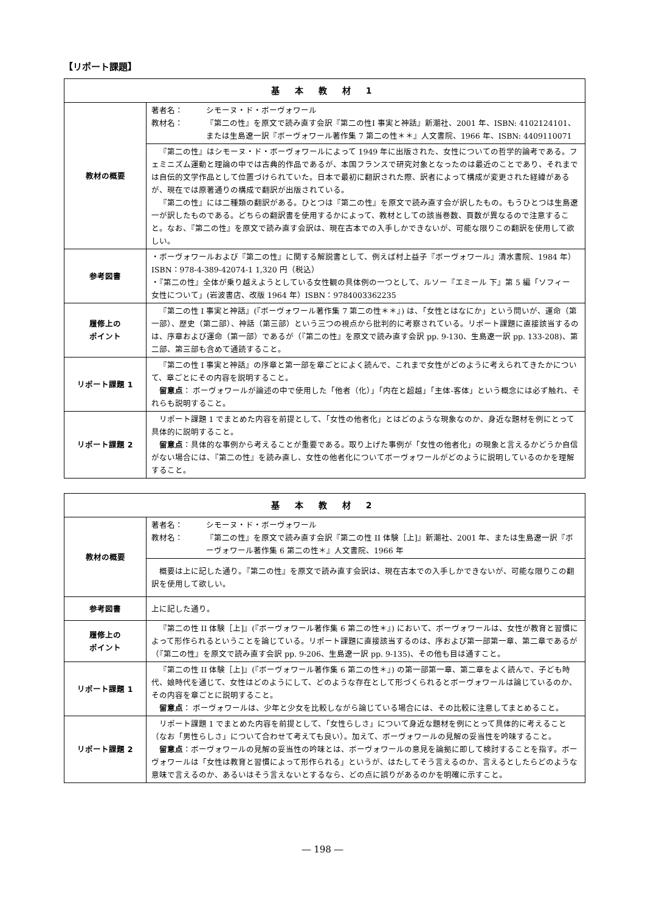【リポート課題】
| 基 本 教 材 1 | |
| --- | --- |
| 教材の概要 | 著者名： シモーヌ・ド・ボーヴォワール 教材名： 『第二の性』を原文で読み直す会訳『第二の性Ⅰ 事実と神話』新潮社、2001 年、ISBN: 4102124101、または生島遼一訳『ボーヴォワール著作集 7 第二の性＊＊』人文書院、1966 年、ISBN: 4409110071 |
| | 『第二の性』はシモーヌ・ド・ボーヴォワールによって 1949 年に出版された、女性についての哲学的論考である。フェミニズム運動と理論の中では古典的作品であるが、本国フランスで研究対象となったのは最近のことであり、それまでは自伝的文学作品として位置づけられていた。日本で最初に翻訳された際、訳者によって構成が変更された経緯があるが、現在では原著通りの構成で翻訳が出版されている。 『第二の性』には二種類の翻訳がある。ひとつは『第二の性』を原文で読み直す会が訳したもの。もうひとつは生島遼一が訳したものである。どちらの翻訳書を使用するかによって、教材としての該当巻数、頁数が異なるので注意すること。なお、『第二の性』を原文で読み直す会訳は、現在古本での入手しかできないが、可能な限りこの翻訳を使用して欲しい。 |
| 参考図書 | ・ボーヴォワールおよび『第二の性』に関する解説書として、例えば村上益子『ボーヴォワール』清水書院、1984 年）ISBN：978-4-389-42074-1 1,320 円（税込） ・『第二の性』全体が乗り越えようとしている女性観の具体例の一つとして、ルソー『エミール 下』第 5 編「ソフィー 女性について」(岩波書店、改版 1964 年）ISBN：9784003362235 |
| 履修上の ポイント | 『第二の性 Ⅰ 事実と神話』(『ボーヴォワール著作集 7 第二の性＊＊』) は、「女性とはなにか」という問いが、運命（第一部）、歴史（第二部）、神話（第三部）という三つの視点から批判的に考察されている。リポート課題に直接該当するのは、序章および運命（第一部）であるが（『第二の性』を原文で読み直す会訳 pp. 9-130、生島遼一訳 pp. 133-208)、第二部、第三部も含めて通読すること。 |
| リポート課題 1 | 『第二の性 Ⅰ 事実と神話』の序章と第一部を章ごとによく読んで、これまで女性がどのように考えられてきたかについて、章ごとにその内容を説明すること。 留意点 ： ボーヴォワールが論述の中で使用した「他者（化）」「内在と超越」「主体-客体」という概念には必ず触れ、それらも説明すること。 |
| リポート課題 2 | リポート課題 1 でまとめた内容を前提として、「女性の他者化」とはどのような現象なのか、身近な題材を例にとって具体的に説明すること。 留意点 ：具体的な事例から考えることが重要である。取り上げた事例が「女性の他者化」の現象と言えるかどうか自信がない場合には、『第二の性』を読み直し、女性の他者化についてボーヴォワールがどのように説明しているのかを理解すること。 |
| 基 本 教 材 2 | |
| --- | --- |
| 教材の概要 | 著者名： シモーヌ・ド・ボーヴォワール 教材名： 『第二の性』を原文で読み直す会訳『第二の性 II 体験［上]』新潮社、2001 年、または生島遼一訳『ボーヴォワール著作集 6 第二の性＊』人文書院、1966 年 |
| | 概要は上に記した通り。『第二の性』を原文で読み直す会訳は、現在古本での入手しかできないが、可能な限りこの翻訳を使用して欲しい。 |
| 参考図書 | 上に記した通り。 |
| 履修上の ポイント | 『第二の性 II 体験［上]』(『ボーヴォワール著作集 6 第二の性＊』) において、ボーヴォワールは、女性が教育と習慣によって形作られるということを論じている。リポート課題に直接該当するのは、序および第一部第一章、第二章であるが（『第二の性』を原文で読み直す会訳 pp. 9-206、生島遼一訳 pp. 9-135)、その他も目は通すこと。 |
| リポート課題 1 | 『第二の性 II 体験［上]』(『ボーヴォワール著作集 6 第二の性＊』) の第一部第一章、第二章をよく読んで、子ども時代、娘時代を通じて、女性はどのようにして、どのような存在として形づくられるとボーヴォワールは論じているのか、その内容を章ごとに説明すること。 留意点 ： ボーヴォワールは、少年と少女を比較しながら論じている場合には、その比較に注意してまとめること。 |
| リポート課題 2 | リポート課題 1 でまとめた内容を前提として、「女性らしさ」について身近な題材を例にとって具体的に考えること（なお「男性らしさ」について合わせて考えても良い）。加えて、ボーヴォワールの見解の妥当性を吟味すること。 留意点 ：ボーヴォワールの見解の妥当性の吟味とは、ボーヴォワールの意見を論拠に即して検討することを指す。ボーヴォワールは「女性は教育と習慣によって形作られる」というが、はたしてそう言えるのか、言えるとしたらどのような意味で言えるのか、あるいはそう言えないとするなら、どの点に誤りがあるのかを明確に示すこと。 |
― 198 ―